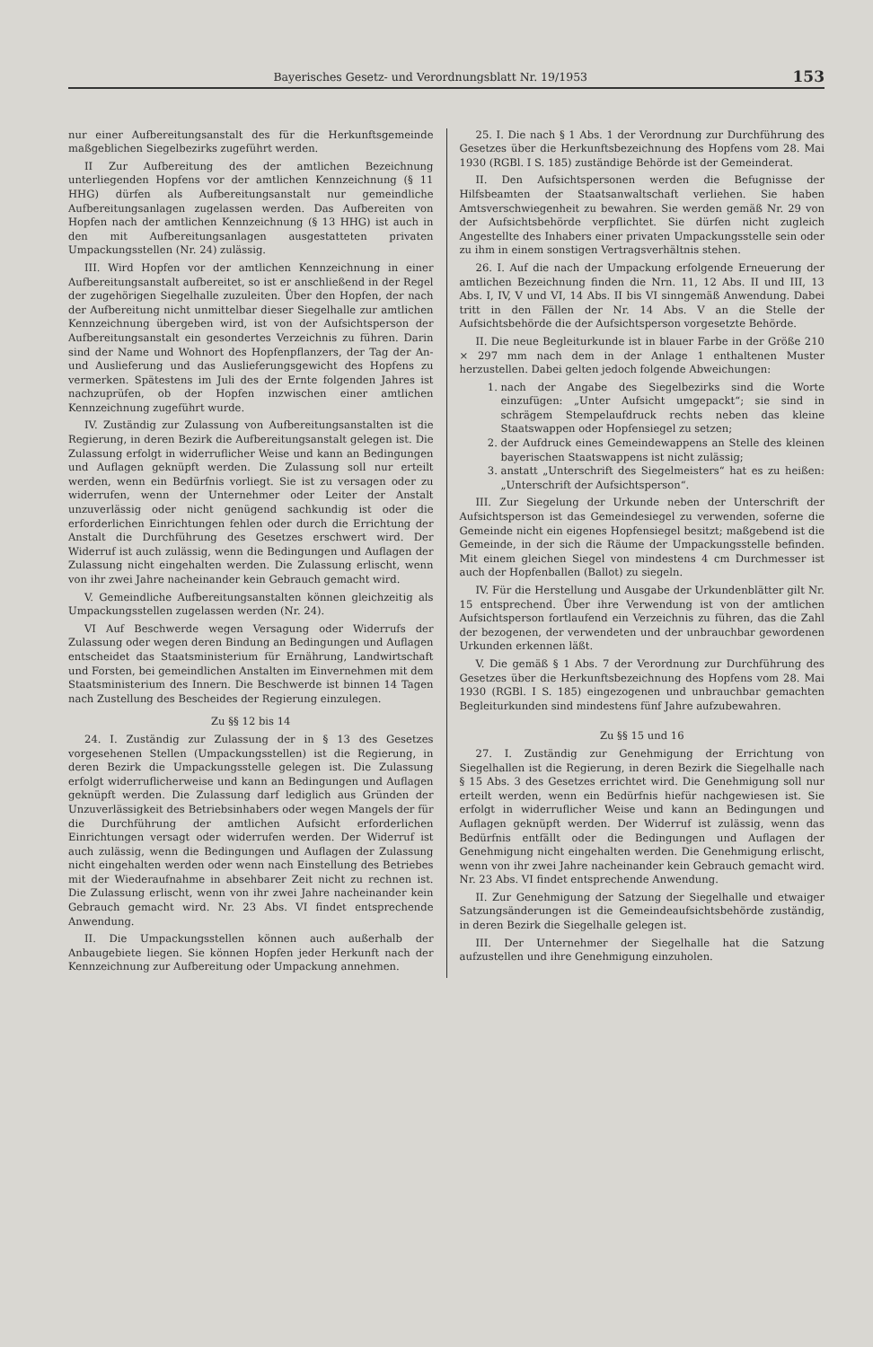Bayerisches Gesetz- und Verordnungsblatt Nr. 19/1953 153
nur einer Aufbereitungsanstalt des für die Herkunftsgemeinde maßgeblichen Siegelbezirks zugeführt werden.
II Zur Aufbereitung des der amtlichen Bezeichnung unterliegenden Hopfens vor der amtlichen Kennzeichnung (§ 11 HHG) dürfen als Aufbereitungsanstalt nur gemeindliche Aufbereitungsanlagen zugelassen werden. Das Aufbereiten von Hopfen nach der amtlichen Kennzeichnung (§ 13 HHG) ist auch in den mit Aufbereitungsanlagen ausgestatteten privaten Umpackungsstellen (Nr. 24) zulässig.
III. Wird Hopfen vor der amtlichen Kennzeichnung in einer Aufbereitungsanstalt aufbereitet, so ist er anschließend in der Regel der zugehörigen Siegelhalle zuzuleiten. Über den Hopfen, der nach der Aufbereitung nicht unmittelbar dieser Siegelhalle zur amtlichen Kennzeichnung übergeben wird, ist von der Aufsichtsperson der Aufbereitungsanstalt ein gesondertes Verzeichnis zu führen. Darin sind der Name und Wohnort des Hopfenpflanzers, der Tag der An- und Auslieferung und das Auslieferungsgewicht des Hopfens zu vermerken. Spätestens im Juli des der Ernte folgenden Jahres ist nachzuprüfen, ob der Hopfen inzwischen einer amtlichen Kennzeichnung zugeführt wurde.
IV. Zuständig zur Zulassung von Aufbereitungsanstalten ist die Regierung, in deren Bezirk die Aufbereitungsanstalt gelegen ist. Die Zulassung erfolgt in widerruflicher Weise und kann an Bedingungen und Auflagen geknüpft werden. Die Zulassung soll nur erteilt werden, wenn ein Bedürfnis vorliegt. Sie ist zu versagen oder zu widerrufen, wenn der Unternehmer oder Leiter der Anstalt unzuverlässig oder nicht genügend sachkundig ist oder die erforderlichen Einrichtungen fehlen oder durch die Errichtung der Anstalt die Durchführung des Gesetzes erschwert wird. Der Widerruf ist auch zulässig, wenn die Bedingungen und Auflagen der Zulassung nicht eingehalten werden. Die Zulassung erlischt, wenn von ihr zwei Jahre nacheinander kein Gebrauch gemacht wird.
V. Gemeindliche Aufbereitungsanstalten können gleichzeitig als Umpackungsstellen zugelassen werden (Nr. 24).
VI Auf Beschwerde wegen Versagung oder Widerrufs der Zulassung oder wegen deren Bindung an Bedingungen und Auflagen entscheidet das Staatsministerium für Ernährung, Landwirtschaft und Forsten, bei gemeindlichen Anstalten im Einvernehmen mit dem Staatsministerium des Innern. Die Beschwerde ist binnen 14 Tagen nach Zustellung des Bescheides der Regierung einzulegen.
Zu §§ 12 bis 14
24. I. Zuständig zur Zulassung der in § 13 des Gesetzes vorgesehenen Stellen (Umpackungsstellen) ist die Regierung, in deren Bezirk die Umpackungsstelle gelegen ist. Die Zulassung erfolgt widerruflicherweise und kann an Bedingungen und Auflagen geknüpft werden. Die Zulassung darf lediglich aus Gründen der Unzuverlässigkeit des Betriebsinhabers oder wegen Mangels der für die Durchführung der amtlichen Aufsicht erforderlichen Einrichtungen versagt oder widerrufen werden. Der Widerruf ist auch zulässig, wenn die Bedingungen und Auflagen der Zulassung nicht eingehalten werden oder wenn nach Einstellung des Betriebes mit der Wiederaufnahme in absehbarer Zeit nicht zu rechnen ist. Die Zulassung erlischt, wenn von ihr zwei Jahre nacheinander kein Gebrauch gemacht wird. Nr. 23 Abs. VI findet entsprechende Anwendung.
II. Die Umpackungsstellen können auch außerhalb der Anbaugebiete liegen. Sie können Hopfen jeder Herkunft nach der Kennzeichnung zur Aufbereitung oder Umpackung annehmen.
25. I. Die nach § 1 Abs. 1 der Verordnung zur Durchführung des Gesetzes über die Herkunftsbezeichnung des Hopfens vom 28. Mai 1930 (RGBl. I S. 185) zuständige Behörde ist der Gemeinderat.
II. Den Aufsichtspersonen werden die Befugnisse der Hilfsbeamten der Staatsanwaltschaft verliehen. Sie haben Amtsverschwiegenheit zu bewahren. Sie werden gemäß Nr. 29 von der Aufsichtsbehörde verpflichtet. Sie dürfen nicht zugleich Angestellte des Inhabers einer privaten Umpackungsstelle sein oder zu ihm in einem sonstigen Vertragsverhältnis stehen.
26. I. Auf die nach der Umpackung erfolgende Erneuerung der amtlichen Bezeichnung finden die Nrn. 11, 12 Abs. II und III, 13 Abs. I, IV, V und VI, 14 Abs. II bis VI sinngemäß Anwendung. Dabei tritt in den Fällen der Nr. 14 Abs. V an die Stelle der Aufsichtsbehörde die der Aufsichtsperson vorgesetzte Behörde.
II. Die neue Begleiturkunde ist in blauer Farbe in der Größe 210 × 297 mm nach dem in der Anlage 1 enthaltenen Muster herzustellen. Dabei gelten jedoch folgende Abweichungen:
1. nach der Angabe des Siegelbezirks sind die Worte einzufügen: „Unter Aufsicht umgepackt“; sie sind in schrägem Stempelaufdruck rechts neben das kleine Staatswappen oder Hopfensiegel zu setzen;
2. der Aufdruck eines Gemeindewappens an Stelle des kleinen bayerischen Staatswappens ist nicht zulässig;
3. anstatt „Unterschrift des Siegelmeisters“ hat es zu heißen: „Unterschrift der Aufsichtsperson“.
III. Zur Siegelung der Urkunde neben der Unterschrift der Aufsichtsperson ist das Gemeindesiegel zu verwenden, soferne die Gemeinde nicht ein eigenes Hopfensiegel besitzt; maßgebend ist die Gemeinde, in der sich die Räume der Umpackungsstelle befinden. Mit einem gleichen Siegel von mindestens 4 cm Durchmesser ist auch der Hopfenballen (Ballot) zu siegeln.
IV. Für die Herstellung und Ausgabe der Urkundenblätter gilt Nr. 15 entsprechend. Über ihre Verwendung ist von der amtlichen Aufsichtsperson fortlaufend ein Verzeichnis zu führen, das die Zahl der bezogenen, der verwendeten und der unbrauchbar gewordenen Urkunden erkennen läßt.
V. Die gemäß § 1 Abs. 7 der Verordnung zur Durchführung des Gesetzes über die Herkunftsbezeichnung des Hopfens vom 28. Mai 1930 (RGBl. I S. 185) eingezogenen und unbrauchbar gemachten Begleiturkunden sind mindestens fünf Jahre aufzubewahren.
Zu §§ 15 und 16
27. I. Zuständig zur Genehmigung der Errichtung von Siegelhallen ist die Regierung, in deren Bezirk die Siegelhalle nach § 15 Abs. 3 des Gesetzes errichtet wird. Die Genehmigung soll nur erteilt werden, wenn ein Bedürfnis hiefür nachgewiesen ist. Sie erfolgt in widerruflicher Weise und kann an Bedingungen und Auflagen geknüpft werden. Der Widerruf ist zulässig, wenn das Bedürfnis entfällt oder die Bedingungen und Auflagen der Genehmigung nicht eingehalten werden. Die Genehmigung erlischt, wenn von ihr zwei Jahre nacheinander kein Gebrauch gemacht wird. Nr. 23 Abs. VI findet entsprechende Anwendung.
II. Zur Genehmigung der Satzung der Siegelhalle und etwaiger Satzungsänderungen ist die Gemeindeaufsichtsbehörde zuständig, in deren Bezirk die Siegelhalle gelegen ist.
III. Der Unternehmer der Siegelhalle hat die Satzung aufzustellen und ihre Genehmigung einzuholen.